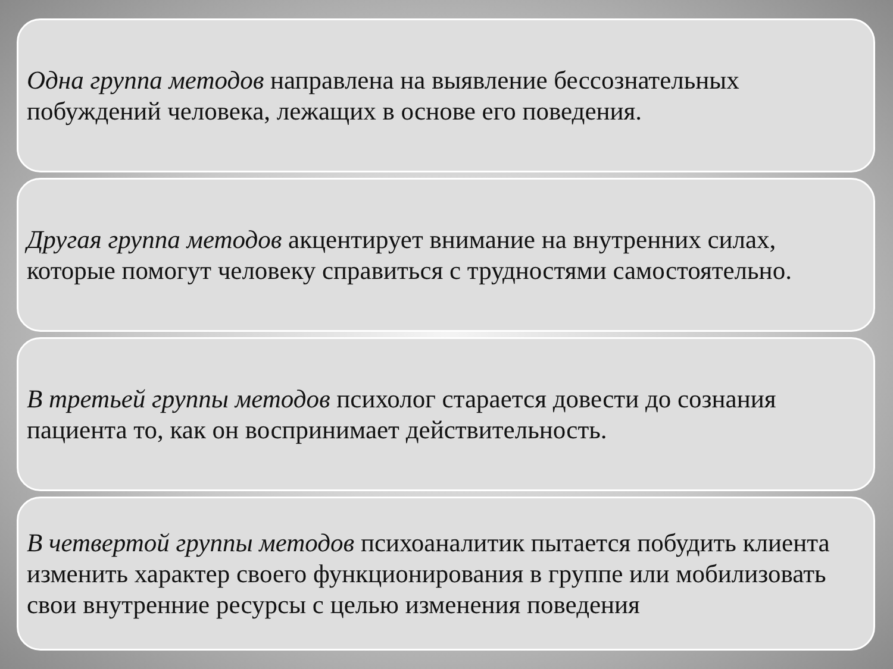Одна группа методов направлена на выявление бессознательных побуждений человека, лежащих в основе его поведения.
Другая группа методов акцентирует внимание на внутренних силах, которые помогут человеку справиться с трудностями самостоятельно.
В третьей группы методов психолог старается довести до сознания пациента то, как он воспринимает действительность.
В четвертой группы методов психоаналитик пытается побудить клиента изменить характер своего функционирования в группе или мобилизовать свои внутренние ресурсы с целью изменения поведения